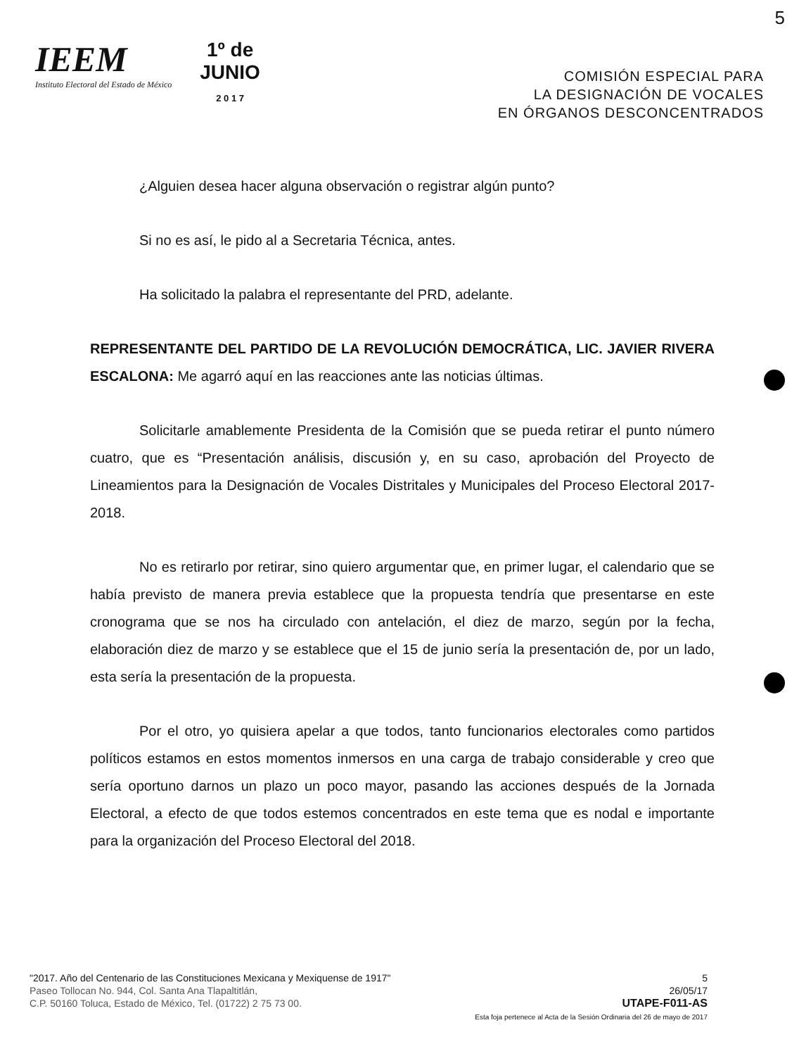5
IEEM
Instituto Electoral del Estado de México
1º de
JUNIO
2 0 1 7
COMISIÓN ESPECIAL PARA
LA DESIGNACIÓN DE VOCALES
EN ÓRGANOS DESCONCENTRADOS
¿Alguien desea hacer alguna observación o registrar algún punto?
Si no es así, le pido al a Secretaria Técnica, antes.
Ha solicitado la palabra el representante del PRD, adelante.
REPRESENTANTE DEL PARTIDO DE LA REVOLUCIÓN DEMOCRÁTICA, LIC. JAVIER RIVERA ESCALONA: Me agarró aquí en las reacciones ante las noticias últimas.
Solicitarle amablemente Presidenta de la Comisión que se pueda retirar el punto número cuatro, que es “Presentación análisis, discusión y, en su caso, aprobación del Proyecto de Lineamientos para la Designación de Vocales Distritales y Municipales del Proceso Electoral 2017-2018.
No es retirarlo por retirar, sino quiero argumentar que, en primer lugar, el calendario que se había previsto de manera previa establece que la propuesta tendría que presentarse en este cronograma que se nos ha circulado con antelación, el diez de marzo, según por la fecha, elaboración diez de marzo y se establece que el 15 de junio sería la presentación de, por un lado, esta sería la presentación de la propuesta.
Por el otro, yo quisiera apelar a que todos, tanto funcionarios electorales como partidos políticos estamos en estos momentos inmersos en una carga de trabajo considerable y creo que sería oportuno darnos un plazo un poco mayor, pasando las acciones después de la Jornada Electoral, a efecto de que todos estemos concentrados en este tema que es nodal e importante para la organización del Proceso Electoral del 2018.
"2017. Año del Centenario de las Constituciones Mexicana y Mexiquense de 1917"
Paseo Tollocan No. 944, Col. Santa Ana Tlapaltitlán,
C.P. 50160 Toluca, Estado de México, Tel. (01722) 2 75 73 00.
5
26/05/17
UTAPE-F011-AS
Esta foja pertenece al Acta de la Sesión Ordinaria del 26 de mayo de 2017